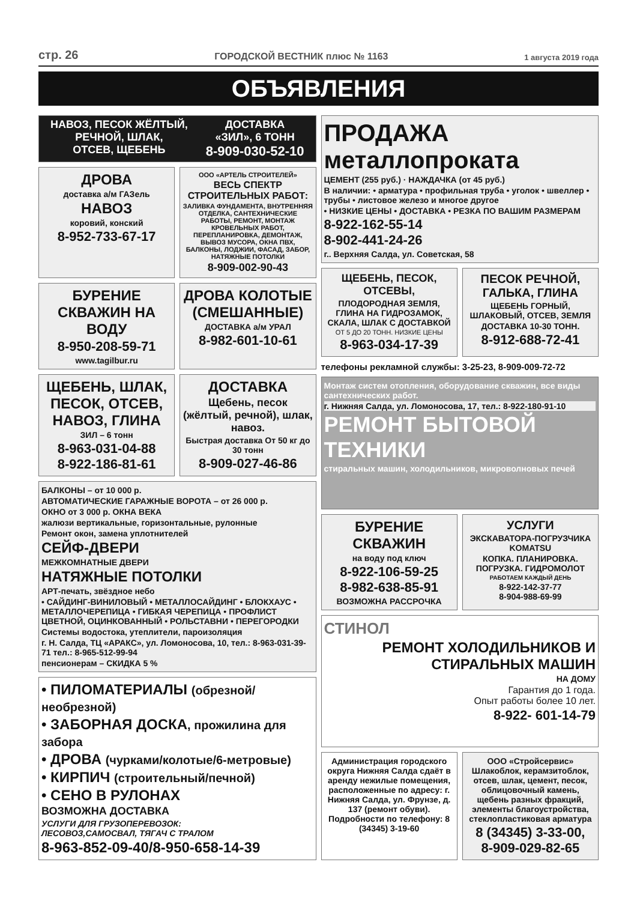стр. 26 ГОРОДСКОЙ ВЕСТНИК плюс № 1163 1 августа 2019 года
ОБЪЯВЛЕНИЯ
НАВОЗ, ПЕСОК ЖЁЛТЫЙ,
РЕЧНОЙ, ШЛАК,
ОТСЕВ, ЩЕБЕНЬ
ДОСТАВКА
«ЗИЛ», 6 ТОНН
8-909-030-52-10
ДРОВА
доставка а/м ГАЗель
НАВОЗ
коровий, конский
8-952-733-67-17
ООО «АРТЕЛЬ СТРОИТЕЛЕЙ»
ВЕСЬ СПЕКТР СТРОИТЕЛЬНЫХ РАБОТ:
ЗАЛИВКА ФУНДАМЕНТА, ВНУТРЕННЯЯ ОТДЕЛКА, САНТЕХНИЧЕСКИЕ РАБОТЫ, РЕМОНТ, МОНТАЖ КРОВЕЛЬНЫХ РАБОТ, ПЕРЕПЛАНИРОВКА, ДЕМОНТАЖ, ВЫВОЗ МУСОРА, ОКНА ПВХ, БАЛКОНЫ, ЛОДЖИИ, ФАСАД, ЗАБОР, НАТЯЖНЫЕ ПОТОЛКИ
8-909-002-90-43
БУРЕНИЕ СКВАЖИН НА ВОДУ
8-950-208-59-71
www.tagilbur.ru
ДРОВА КОЛОТЫЕ (СМЕШАННЫЕ)
ДОСТАВКА а/м УРАЛ
8-982-601-10-61
ЩЕБЕНЬ, ШЛАК, ПЕСОК, ОТСЕВ, НАВОЗ, ГЛИНА
ЗИЛ – 6 тонн
8-963-031-04-88
8-922-186-81-61
ДОСТАВКА
Щебень, песок (жёлтый, речной), шлак, навоз.
Быстрая доставка От 50 кг до 30 тонн
8-909-027-46-86
БАЛКОНЫ – от 10 000 р.
АВТОМАТИЧЕСКИЕ ГАРАЖНЫЕ ВОРОТА – от 26 000 р.
ОКНО от 3 000 р. ОКНА ВЕКА
жалюзи вертикальные, горизонтальные, рулонные
Ремонт окон, замена уплотнителей
СЕЙФ-ДВЕРИ
МЕЖКОМНАТНЫЕ ДВЕРИ
НАТЯЖНЫЕ ПОТОЛКИ
АРТ-печать, звёздное небо
• САЙДИНГ-ВИНИЛОВЫЙ • МЕТАЛЛОСАЙДИНГ • БЛОКХАУС • МЕТАЛЛОЧЕРЕПИЦА • ГИБКАЯ ЧЕРЕПИЦА • ПРОФЛИСТ ЦВЕТНОЙ, ОЦИНКОВАННЫЙ • РОЛЬСТАВНИ • ПЕРЕГОРОДКИ
Системы водостока, утеплители, пароизоляция
г. Н. Салда, ТЦ «АРАКС», ул. Ломоносова, 10, тел.: 8-963-031-39-71 тел.: 8-965-512-99-94
пенсионерам – СКИДКА 5 %
• ПИЛОМАТЕРИАЛЫ (обрезной/необрезной)
• ЗАБОРНАЯ ДОСКА, прожилина для забора
• ДРОВА (чурками/колотые/6-метровые)
• КИРПИЧ (строительный/печной)
• СЕНО В РУЛОНАХ
ВОЗМОЖНА ДОСТАВКА
УСЛУГИ ДЛЯ ГРУЗОПЕРЕВОЗОК:
ЛЕСОВОЗ,САМОСВАЛ, ТЯГАЧ С ТРАЛОМ
8-963-852-09-40/8-950-658-14-39
ПРОДАЖА металлопроката
ЦЕМЕНТ (255 руб.) · НАЖДАЧКА (от 45 руб.)
В наличии: • арматура • профильная труба • уголок • швеллер • трубы • листовое железо и многое другое
• НИЗКИЕ ЦЕНЫ • ДОСТАВКА • РЕЗКА ПО ВАШИМ РАЗМЕРАМ
8-922-162-55-14
8-902-441-24-26
г.. Верхняя Салда, ул. Советская, 58
ЩЕБЕНЬ, ПЕСОК, ОТСЕВЫ,
ПЛОДОРОДНАЯ ЗЕМЛЯ, ГЛИНА НА ГИДРОЗАМОК, СКАЛА, ШЛАК С ДОСТАВКОЙ
ОТ 5 ДО 20 ТОНН. НИЗКИЕ ЦЕНЫ
8-963-034-17-39
ПЕСОК РЕЧНОЙ, ГАЛЬКА, ГЛИНА
ЩЕБЕНЬ ГОРНЫЙ, ШЛАКОВЫЙ, ОТСЕВ, ЗЕМЛЯ
ДОСТАВКА 10-30 ТОНН.
8-912-688-72-41
телефоны рекламной службы: 3-25-23, 8-909-009-72-72
Монтаж систем отопления, оборудование скважин, все виды сантехнических работ.
г. Нижняя Салда, ул. Ломоносова, 17, тел.: 8-922-180-91-10
РЕМОНТ БЫТОВОЙ ТЕХНИКИ
стиральных машин, холодильников, микроволновых печей
БУРЕНИЕ СКВАЖИН
на воду под ключ
8-922-106-59-25
8-982-638-85-91
ВОЗМОЖНА РАССРОЧКА
УСЛУГИ
ЭКСКАВАТОРА-ПОГРУЗЧИКА KOMATSU
КОПКА. ПЛАНИРОВКА. ПОГРУЗКА. ГИДРОМОЛОТ
РАБОТАЕМ КАЖДЫЙ ДЕНЬ
8-922-142-37-77
8-904-988-69-99
СТИНОЛ
РЕМОНТ ХОЛОДИЛЬНИКОВ И СТИРАЛЬНЫХ МАШИН
НА ДОМУ
Гарантия до 1 года.
Опыт работы более 10 лет.
8-922- 601-14-79
Администрация городского округа Нижняя Салда сдаёт в аренду нежилые помещения, расположенные по адресу: г. Нижняя Салда, ул. Фрунзе, д. 137 (ремонт обуви). Подробности по телефону: 8 (34345) 3-19-60
ООО «Стройсервис» Шлакоблок, керамзитоблок, отсев, шлак, цемент, песок, облицовочный камень, щебень разных фракций, элементы благоустройства, стеклопластиковая арматура
8 (34345) 3-33-00,
8-909-029-82-65